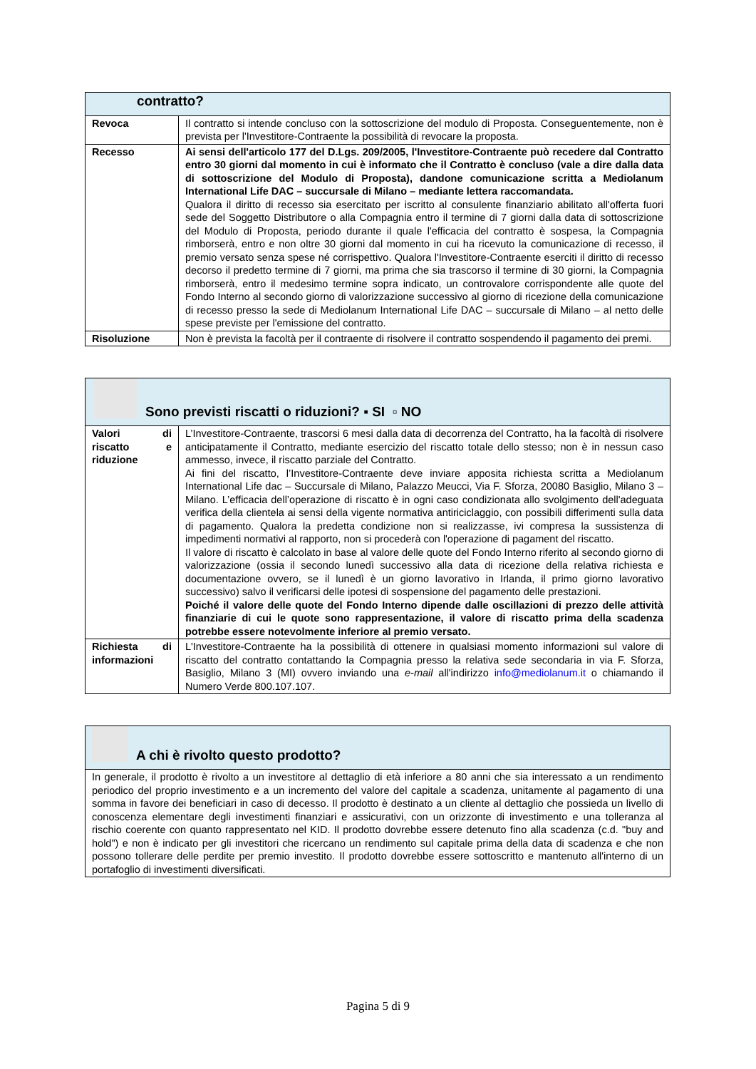| contratto? | |
| --- | --- |
| Revoca | Il contratto si intende concluso con la sottoscrizione del modulo di Proposta. Conseguentemente, non è prevista per l'Investitore-Contraente la possibilità di revocare la proposta. |
| Recesso | Ai sensi dell'articolo 177 del D.Lgs. 209/2005, l'Investitore-Contraente può recedere dal Contratto entro 30 giorni dal momento in cui è informato che il Contratto è concluso (vale a dire dalla data di sottoscrizione del Modulo di Proposta), dandone comunicazione scritta a Mediolanum International Life DAC – succursale di Milano – mediante lettera raccomandata. Qualora il diritto di recesso sia esercitato per iscritto al consulente finanziario abilitato all'offerta fuori sede del Soggetto Distributore o alla Compagnia entro il termine di 7 giorni dalla data di sottoscrizione del Modulo di Proposta, periodo durante il quale l'efficacia del contratto è sospesa, la Compagnia rimborserà, entro e non oltre 30 giorni dal momento in cui ha ricevuto la comunicazione di recesso, il premio versato senza spese né corrispettivo. Qualora l'Investitore-Contraente eserciti il diritto di recesso decorso il predetto termine di 7 giorni, ma prima che sia trascorso il termine di 30 giorni, la Compagnia rimborserà, entro il medesimo termine sopra indicato, un controvalore corrispondente alle quote del Fondo Interno al secondo giorno di valorizzazione successivo al giorno di ricezione della comunicazione di recesso presso la sede di Mediolanum International Life DAC – succursale di Milano – al netto delle spese previste per l'emissione del contratto. |
| Risoluzione | Non è prevista la facoltà per il contraente di risolvere il contratto sospendendo il pagamento dei premi. |
| Sono previsti riscatti o riduzioni? ▪ SI ▫ NO | |
| --- | --- |
| Valori di riscatto e riduzione | L’Investitore-Contraente, trascorsi 6 mesi dalla data di decorrenza del Contratto, ha la facoltà di risolvere anticipatamente il Contratto, mediante esercizio del riscatto totale dello stesso; non è in nessun caso ammesso, invece, il riscatto parziale del Contratto. Ai fini del riscatto, l’Investitore-Contraente deve inviare apposita richiesta scritta a Mediolanum International Life dac – Succursale di Milano, Palazzo Meucci, Via F. Sforza, 20080 Basiglio, Milano 3 – Milano. L’efficacia dell’operazione di riscatto è in ogni caso condizionata allo svolgimento dell'adeguata verifica della clientela ai sensi della vigente normativa antiriciclaggio, con possibili differimenti sulla data di pagamento. Qualora la predetta condizione non si realizzasse, ivi compresa la sussistenza di impedimenti normativi al rapporto, non si procederà con l'operazione di pagament del riscatto. Il valore di riscatto è calcolato in base al valore delle quote del Fondo Interno riferito al secondo giorno di valorizzazione (ossia il secondo lunedì successivo alla data di ricezione della relativa richiesta e documentazione ovvero, se il lunedì è un giorno lavorativo in Irlanda, il primo giorno lavorativo successivo) salvo il verificarsi delle ipotesi di sospensione del pagamento delle prestazioni. Poiché il valore delle quote del Fondo Interno dipende dalle oscillazioni di prezzo delle attività finanziarie di cui le quote sono rappresentazione, il valore di riscatto prima della scadenza potrebbe essere notevolmente inferiore al premio versato. |
| Richiesta di informazioni | L'Investitore-Contraente ha la possibilità di ottenere in qualsiasi momento informazioni sul valore di riscatto del contratto contattando la Compagnia presso la relativa sede secondaria in via F. Sforza, Basiglio, Milano 3 (MI) ovvero inviando una e-mail all'indirizzo info@mediolanum.it o chiamando il Numero Verde 800.107.107. |
| A chi è rivolto questo prodotto? |
| --- |
| In generale, il prodotto è rivolto a un investitore al dettaglio di età inferiore a 80 anni che sia interessato a un rendimento periodico del proprio investimento e a un incremento del valore del capitale a scadenza, unitamente al pagamento di una somma in favore dei beneficiari in caso di decesso. Il prodotto è destinato a un cliente al dettaglio che possieda un livello di conoscenza elementare degli investimenti finanziari e assicurativi, con un orizzonte di investimento e una tolleranza al rischio coerente con quanto rappresentato nel KID. Il prodotto dovrebbe essere detenuto fino alla scadenza (c.d. "buy and hold") e non è indicato per gli investitori che ricercano un rendimento sul capitale prima della data di scadenza e che non possono tollerare delle perdite per premio investito. Il prodotto dovrebbe essere sottoscritto e mantenuto all'interno di un portafoglio di investimenti diversificati. |
Pagina 5 di 9